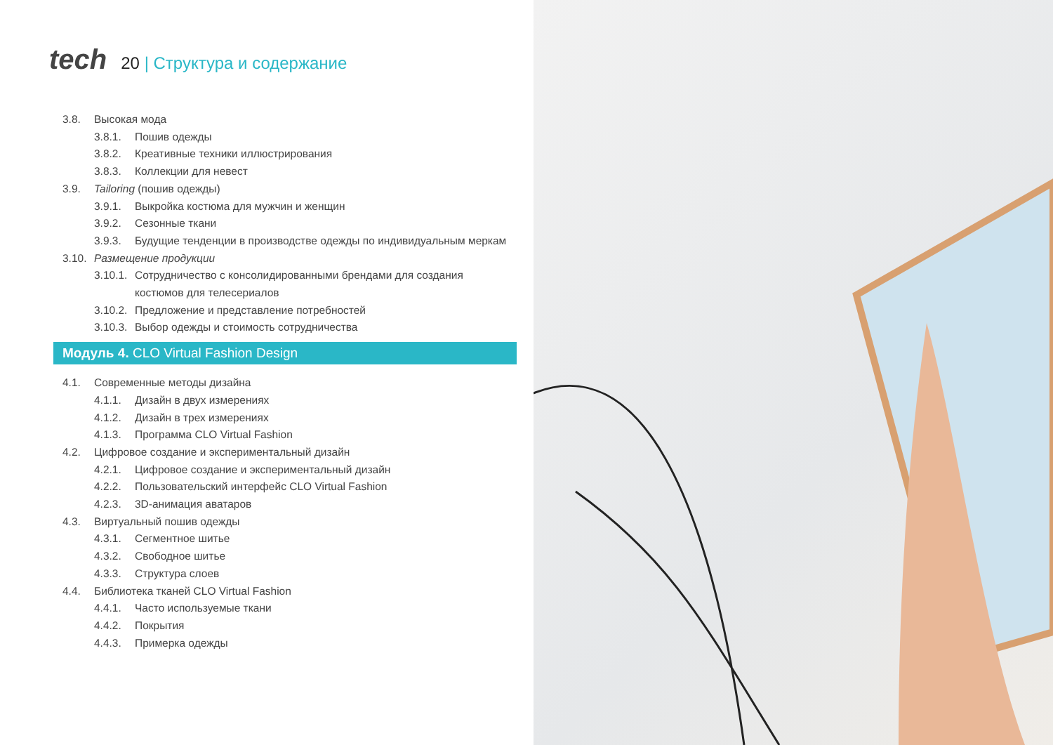tech
20 | Структура и содержание
3.8. Высокая мода
3.8.1. Пошив одежды
3.8.2. Креативные техники иллюстрирования
3.8.3. Коллекции для невест
3.9. Tailoring (пошив одежды)
3.9.1. Выкройка костюма для мужчин и женщин
3.9.2. Сезонные ткани
3.9.3. Будущие тенденции в производстве одежды по индивидуальным меркам
3.10.
Размещение продукции
3.10.1.
Сотрудничество с консолидированными брендами для создания костюмов для телесериалов
3.10.2.
Предложение и представление потребностей
3.10.3.
Выбор одежды и стоимость сотрудничества
Модуль 4. CLO Virtual Fashion Design
4.1. Современные методы дизайна
4.1.1. Дизайн в двух измерениях
4.1.2. Дизайн в трех измерениях
4.1.3. Программа CLO Virtual Fashion
4.2. Цифровое создание и экспериментальный дизайн
4.2.1. Цифровое создание и экспериментальный дизайн
4.2.2. Пользовательский интерфейс CLO Virtual Fashion
4.2.3. 3D-анимация аватаров
4.3. Виртуальный пошив одежды
4.3.1. Сегментное шитье
4.3.2. Свободное шитье
4.3.3. Структура слоев
4.4. Библиотека тканей CLO Virtual Fashion
4.4.1. Часто используемые ткани
4.4.2. Покрытия
4.4.3. Примерка одежды